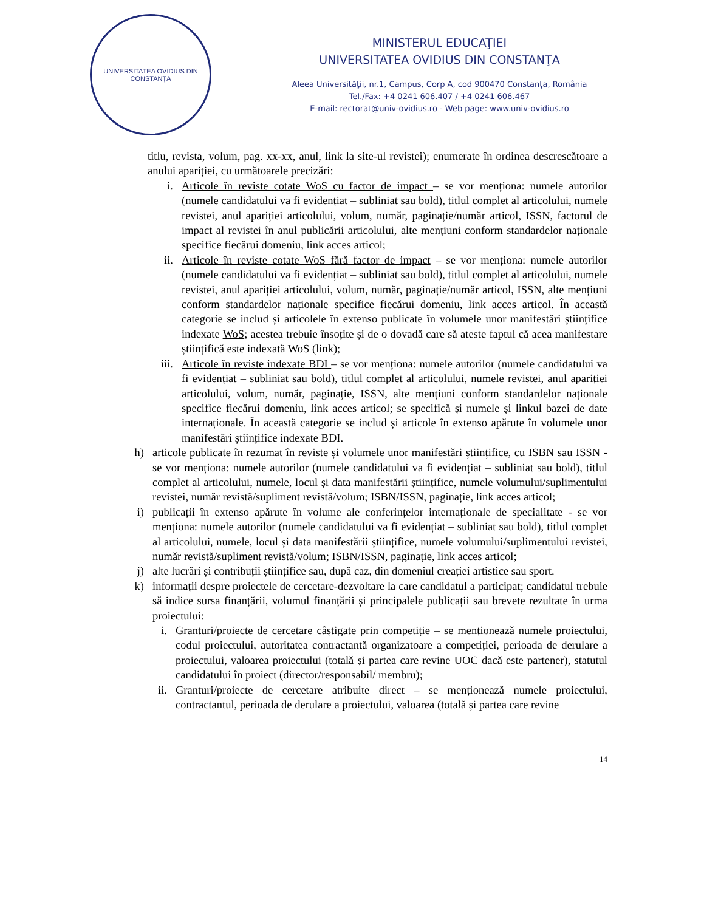UNIVERSITATEA OVIDIUS DIN CONSTANȚA
MINISTERUL EDUCAŢIEI
UNIVERSITATEA OVIDIUS DIN CONSTANŢA
Aleea Universităţii, nr.1, Campus, Corp A, cod 900470 Constanța, România
Tel./Fax: +4 0241 606.407 / +4 0241 606.467
E-mail: rectorat@univ-ovidius.ro - Web page: www.univ-ovidius.ro
titlu, revista, volum, pag. xx-xx, anul, link la site-ul revistei); enumerate în ordinea descrescătoare a anului apariției, cu următoarele precizări:
i. Articole în reviste cotate WoS cu factor de impact – se vor menționa: numele autorilor (numele candidatului va fi evidențiat – subliniat sau bold), titlul complet al articolului, numele revistei, anul apariției articolului, volum, număr, paginație/număr articol, ISSN, factorul de impact al revistei în anul publicării articolului, alte mențiuni conform standardelor naționale specifice fiecărui domeniu, link acces articol;
ii. Articole în reviste cotate WoS fără factor de impact – se vor menționa: numele autorilor (numele candidatului va fi evidențiat – subliniat sau bold), titlul complet al articolului, numele revistei, anul apariției articolului, volum, număr, paginație/număr articol, ISSN, alte mențiuni conform standardelor naționale specifice fiecărui domeniu, link acces articol. În această categorie se includ și articolele în extenso publicate în volumele unor manifestări științifice indexate WoS; acestea trebuie însoțite și de o dovadă care să ateste faptul că acea manifestare științifică este indexată WoS (link);
iii.
Articole în reviste indexate BDI – se vor menționa: numele autorilor (numele candidatului va fi evidențiat – subliniat sau bold), titlul complet al articolului, numele revistei, anul apariției articolului, volum, număr, paginație, ISSN, alte mențiuni conform standardelor naționale specifice fiecărui domeniu, link acces articol; se specifică și numele și linkul bazei de date internaționale. În această categorie se includ și articole în extenso apărute în volumele unor manifestări științifice indexate BDI.
h) articole publicate în rezumat în reviste și volumele unor manifestări științifice, cu ISBN sau ISSN - se vor menționa: numele autorilor (numele candidatului va fi evidențiat – subliniat sau bold), titlul complet al articolului, numele, locul și data manifestării științifice, numele volumului/suplimentului revistei, număr revistă/supliment revistă/volum; ISBN/ISSN, paginație, link acces articol;
i) publicații în extenso apărute în volume ale conferințelor internaționale de specialitate - se vor menționa: numele autorilor (numele candidatului va fi evidențiat – subliniat sau bold), titlul complet al articolului, numele, locul și data manifestării științifice, numele volumului/suplimentului revistei, număr revistă/supliment revistă/volum; ISBN/ISSN, paginație, link acces articol;
j) alte lucrări și contribuții științifice sau, după caz, din domeniul creației artistice sau sport.
k) informații despre proiectele de cercetare-dezvoltare la care candidatul a participat; candidatul trebuie să indice sursa finanțării, volumul finanțării și principalele publicații sau brevete rezultate în urma proiectului:
i. Granturi/proiecte de cercetare câștigate prin competiție – se menționează numele proiectului, codul proiectului, autoritatea contractantă organizatoare a competiției, perioada de derulare a proiectului, valoarea proiectului (totală și partea care revine UOC dacă este partener), statutul candidatului în proiect (director/responsabil/ membru);
ii.
Granturi/proiecte de cercetare atribuite direct – se menționează numele proiectului, contractantul, perioada de derulare a proiectului, valoarea (totală și partea care revine
14